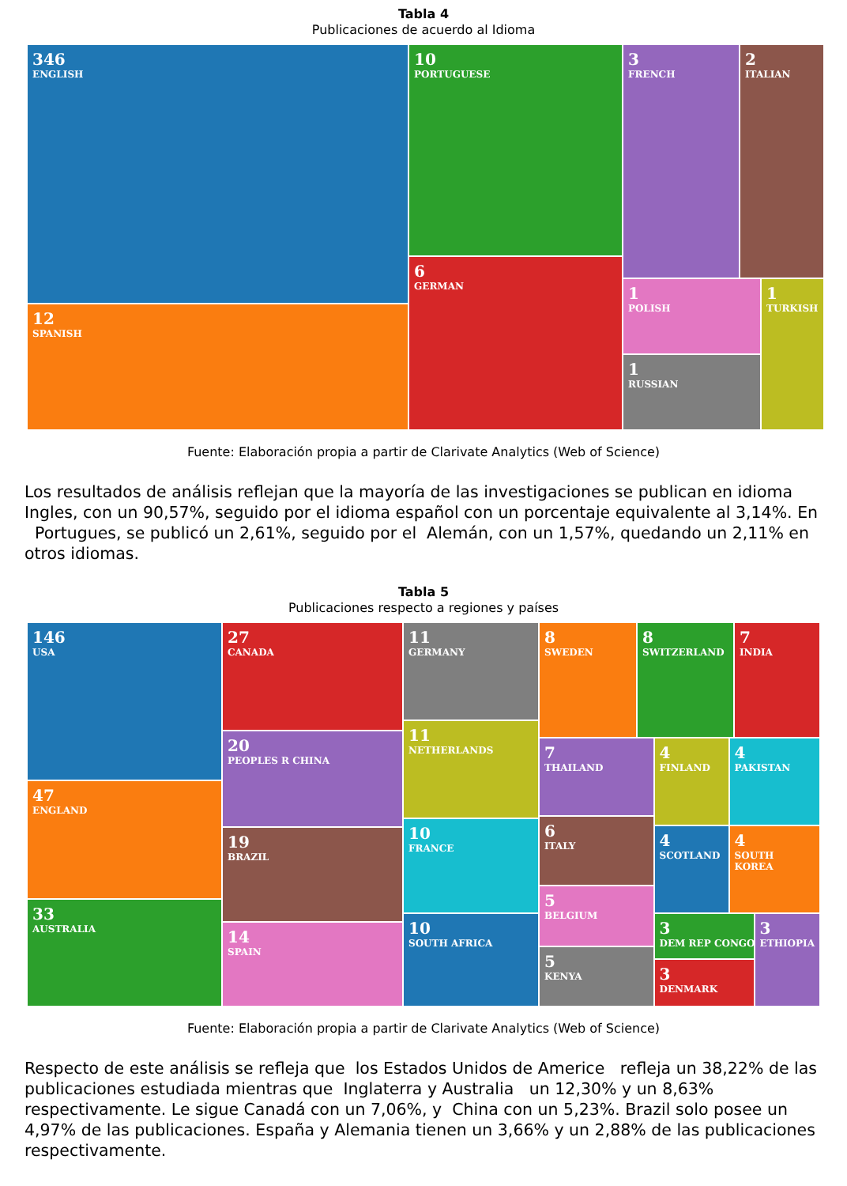Tabla 4
Publicaciones de acuerdo al Idioma
346
ENGLISH
12
SPANISH
10
PORTUGUESE
6
GERMAN
3
FRENCH
2
ITALIAN
1
POLISH
1
RUSSIAN
1
TURKISH
Fuente: Elaboración propia a partir de Clarivate Analytics (Web of Science)
Los resultados de análisis reflejan que la mayoría de las investigaciones se publican en idioma Ingles, con un 90,57%, seguido por el idioma español con un porcentaje equivalente al 3,14%. En Portugues, se publicó un 2,61%, seguido por el Alemán, con un 1,57%, quedando un 2,11% en otros idiomas.
Tabla 5
Publicaciones respecto a regiones y países
146
USA
47
ENGLAND
33
AUSTRALIA
27
CANADA
20
PEOPLES R CHINA
19
BRAZIL
14
SPAIN
11
GERMANY
11
NETHERLANDS
10
FRANCE
10
SOUTH AFRICA
8
SWEDEN
8
SWITZERLAND
7
INDIA
7
THAILAND
6
ITALY
5
BELGIUM
5
KENYA
4
FINLAND
4
PAKISTAN
4
SCOTLAND
4
SOUTH KOREA
3
DEM REP CONGO
3
DENMARK
3
ETHIOPIA
Fuente: Elaboración propia a partir de Clarivate Analytics (Web of Science)
Respecto de este análisis se refleja que los Estados Unidos de Americe refleja un 38,22% de las publicaciones estudiada mientras que Inglaterra y Australia un 12,30% y un 8,63% respectivamente. Le sigue Canadá con un 7,06%, y China con un 5,23%. Brazil solo posee un 4,97% de las publicaciones. España y Alemania tienen un 3,66% y un 2,88% de las publicaciones respectivamente.